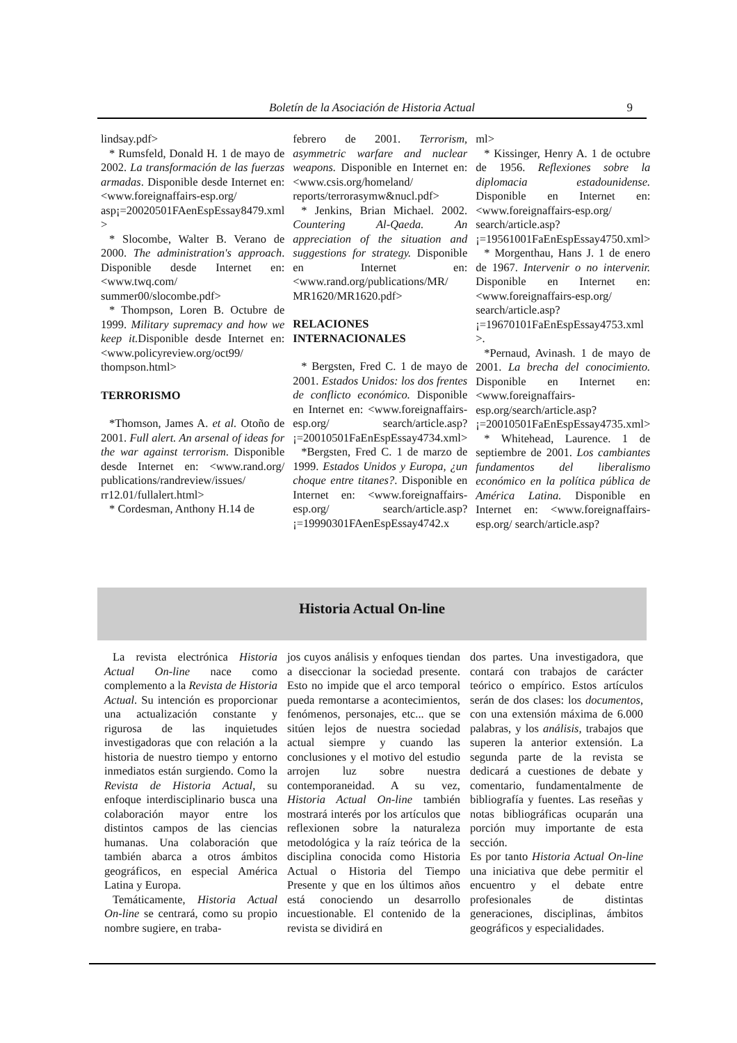Boletín de la Asociación de Historia Actual 9
lindsay.pdf>
* Rumsfeld, Donald H. 1 de mayo de 2002. La transformación de las fuerzas armadas. Disponible desde Internet en: <www.foreignaffairs-esp.org/ asp¡=20020501FAenEspEssay8479.xml >
* Slocombe, Walter B. Verano de 2000. The administration's approach. Disponible desde Internet en: <www.twq.com/ summer00/slocombe.pdf>
* Thompson, Loren B. Octubre de 1999. Military supremacy and how we keep it. Disponible desde Internet en: <www.policyreview.org/oct99/ thompson.html>
TERRORISMO
*Thomson, James A. et al. Otoño de 2001. Full alert. An arsenal of ideas for the war against terrorism. Disponible desde Internet en: <www.rand.org/ publications/randreview/issues/ rr12.01/fullalert.html>
* Cordesman, Anthony H.14 de
febrero de 2001. Terrorism, asymmetric warfare and nuclear weapons. Disponible en Internet en: <www.csis.org/homeland/ reports/terrorasymw&nucl.pdf>
* Jenkins, Brian Michael. 2002. Countering Al-Qaeda. An appreciation of the situation and suggestions for strategy. Disponible en Internet en: <www.rand.org/publications/MR/ MR1620/MR1620.pdf>
RELACIONES INTERNACIONALES
* Bergsten, Fred C. 1 de mayo de 2001. Estados Unidos: los dos frentes de conflicto económico. Disponible en Internet en: <www.foreignaffairs-esp.org/ search/article.asp? ¡=20010501FaEnEspEssay4734.xml>
*Bergsten, Fred C. 1 de marzo de 1999. Estados Unidos y Europa, ¿un choque entre titanes?. Disponible en Internet en: <www.foreignaffairs-esp.org/ search/article.asp? ¡=19990301FAenEspEssay4742.x
ml>
* Kissinger, Henry A. 1 de octubre de 1956. Reflexiones sobre la diplomacia estadounidense. Disponible en Internet en: <www.foreignaffairs-esp.org/ search/article.asp? ¡=19561001FaEnEspEssay4750.xml>
* Morgenthau, Hans J. 1 de enero de 1967. Intervenir o no intervenir. Disponible en Internet en: <www.foreignaffairs-esp.org/ search/article.asp? ¡=19670101FaEnEspEssay4753.xml >.
*Pernaud, Avinash. 1 de mayo de 2001. La brecha del conocimiento. Disponible en Internet en: <www.foreignaffairs-esp.org/search/article.asp? ¡=20010501FaEnEspEssay4735.xml>
* Whitehead, Laurence. 1 de septiembre de 2001. Los cambiantes fundamentos del liberalismo económico en la política pública de América Latina. Disponible en Internet en: <www.foreignaffairs-esp.org/ search/article.asp?
Historia Actual On-line
La revista electrónica Historia Actual On-line nace como complemento a la Revista de Historia Actual. Su intención es proporcionar una actualización constante y rigurosa de las inquietudes investigadoras que con relación a la historia de nuestro tiempo y entorno inmediatos están surgiendo. Como la Revista de Historia Actual, su enfoque interdisciplinario busca una colaboración mayor entre los distintos campos de las ciencias humanas. Una colaboración que también abarca a otros ámbitos geográficos, en especial América Latina y Europa.
Temáticamente, Historia Actual On-line se centrará, como su propio nombre sugiere, en traba-
jos cuyos análisis y enfoques tiendan a diseccionar la sociedad presente. Esto no impide que el arco temporal pueda remontarse a acontecimientos, fenómenos, personajes, etc... que se sitúen lejos de nuestra sociedad actual siempre y cuando las conclusiones y el motivo del estudio arrojen luz sobre nuestra contemporaneidad. A su vez, Historia Actual On-line también mostrará interés por los artículos que reflexionen sobre la naturaleza metodológica y la raíz teórica de la disciplina conocida como Historia Actual o Historia del Tiempo Presente y que en los últimos años está conociendo un desarrollo incuestionable. El contenido de la revista se dividirá en
dos partes. Una investigadora, que contará con trabajos de carácter teórico o empírico. Estos artículos serán de dos clases: los documentos, con una extensión máxima de 6.000 palabras, y los análisis, trabajos que superen la anterior extensión. La segunda parte de la revista se dedicará a cuestiones de debate y comentario, fundamentalmente de bibliografía y fuentes. Las reseñas y notas bibliográficas ocuparán una porción muy importante de esta sección.
Es por tanto Historia Actual On-line una iniciativa que debe permitir el encuentro y el debate entre profesionales de distintas generaciones, disciplinas, ámbitos geográficos y especialidades.